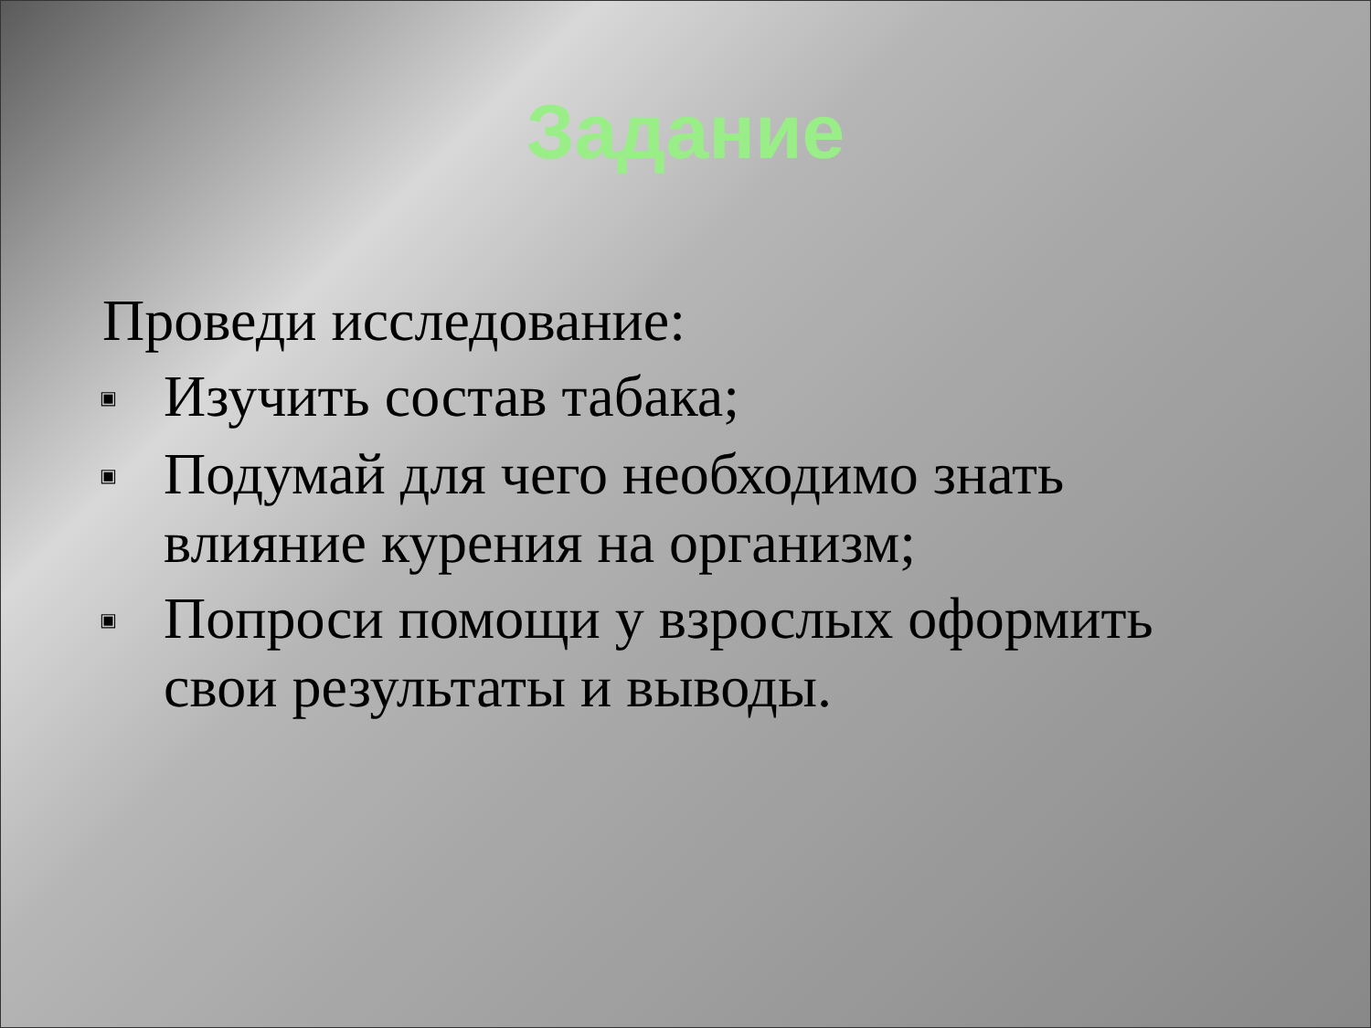Задание
Проведи исследование:
▣ Изучить состав табака;
▣ Подумай для чего необходимо знать влияние курения на организм;
▣ Попроси помощи у взрослых оформить свои результаты и выводы.